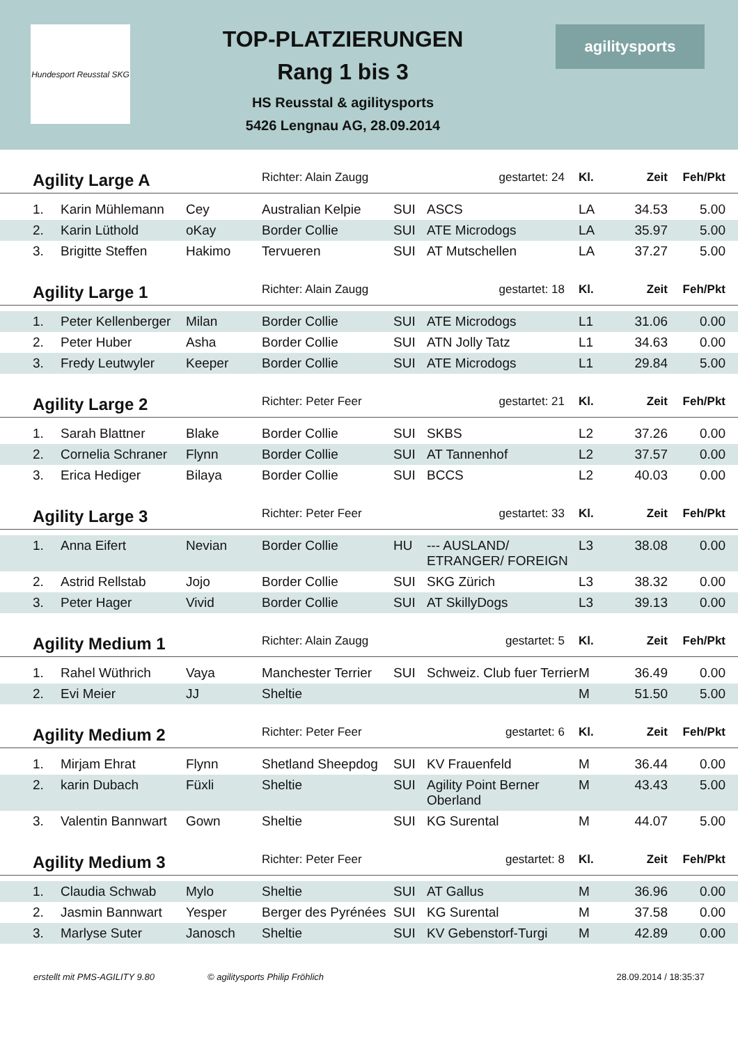Hundesport Reusstal SKG
TOP-PLATZIERUNGEN
Rang 1 bis 3
HS Reusstal & agilitysports
5426 Lengnau AG, 28.09.2014
agilitysports
| Agility Large A | | | Richter: Alain Zaugg | | gestartet: 24 | Kl. | Zeit | Feh/Pkt | |
| 1. | Karin Mühlemann | Cey | Australian Kelpie | SUI | ASCS | LA | 34.53 | 5.00 | |
| 2. | Karin Lüthold | oKay | Border Collie | SUI | ATE Microdogs | LA | 35.97 | 5.00 | |
| 3. | Brigitte Steffen | Hakimo | Tervueren | SUI | AT Mutschellen | LA | 37.27 | 5.00 | |
| Agility Large 1 | | | Richter: Alain Zaugg | | gestartet: 18 | Kl. | Zeit | Feh/Pkt | |
| 1. | Peter Kellenberger | Milan | Border Collie | SUI | ATE Microdogs | L1 | 31.06 | 0.00 | |
| 2. | Peter Huber | Asha | Border Collie | SUI | ATN Jolly Tatz | L1 | 34.63 | 0.00 | |
| 3. | Fredy Leutwyler | Keeper | Border Collie | SUI | ATE Microdogs | L1 | 29.84 | 5.00 | |
| Agility Large 2 | | | Richter: Peter Feer | | gestartet: 21 | Kl. | Zeit | Feh/Pkt | |
| 1. | Sarah Blattner | Blake | Border Collie | SUI | SKBS | L2 | 37.26 | 0.00 | |
| 2. | Cornelia Schraner | Flynn | Border Collie | SUI | AT Tannenhof | L2 | 37.57 | 0.00 | |
| 3. | Erica Hediger | Bilaya | Border Collie | SUI | BCCS | L2 | 40.03 | 0.00 | |
| Agility Large 3 | | | Richter: Peter Feer | | gestartet: 33 | Kl. | Zeit | Feh/Pkt | |
| 1. | Anna Eifert | Nevian | Border Collie | HU | --- AUSLAND/ ETRANGER/ FOREIGN | L3 | 38.08 | 0.00 | |
| 2. | Astrid Rellstab | Jojo | Border Collie | SUI | SKG Zürich | L3 | 38.32 | 0.00 | |
| 3. | Peter Hager | Vivid | Border Collie | SUI | AT SkillyDogs | L3 | 39.13 | 0.00 | |
| Agility Medium 1 | | | Richter: Alain Zaugg | | gestartet: 5 | Kl. | Zeit | Feh/Pkt | |
| 1. | Rahel Wüthrich | Vaya | Manchester Terrier | SUI | Schweiz. Club fuer Terrier | M | 36.49 | 0.00 | |
| 2. | Evi Meier | JJ | Sheltie | | | M | 51.50 | 5.00 | |
| Agility Medium 2 | | | Richter: Peter Feer | | gestartet: 6 | Kl. | Zeit | Feh/Pkt | |
| 1. | Mirjam Ehrat | Flynn | Shetland Sheepdog | SUI | KV Frauenfeld | M | 36.44 | 0.00 | |
| 2. | karin Dubach | Füxli | Sheltie | SUI | Agility Point Berner Oberland | M | 43.43 | 5.00 | |
| 3. | Valentin Bannwart | Gown | Sheltie | SUI | KG Surental | M | 44.07 | 5.00 | |
| Agility Medium 3 | | | Richter: Peter Feer | | gestartet: 8 | Kl. | Zeit | Feh/Pkt | |
| 1. | Claudia Schwab | Mylo | Sheltie | SUI | AT Gallus | M | 36.96 | 0.00 | |
| 2. | Jasmin Bannwart | Yesper | Berger des Pyrénées | SUI | KG Surental | M | 37.58 | 0.00 | |
| 3. | Marlyse Suter | Janosch | Sheltie | SUI | KV Gebenstorf-Turgi | M | 42.89 | 0.00 | |
erstellt mit PMS-AGILITY 9.80 © agilitysports Philip Fröhlich 28.09.2014 / 18:35:37